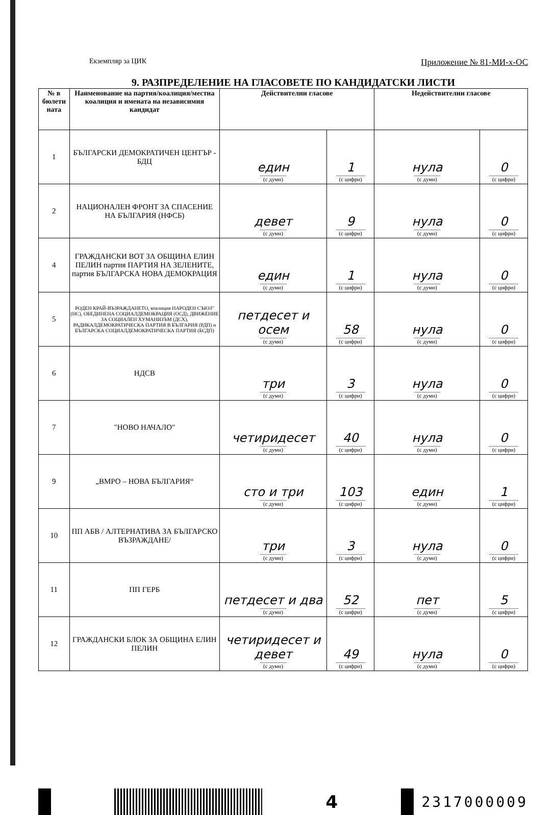Екземпляр за ЦИК Приложение № 81-МИ-х-ОС
9. РАЗПРЕДЕЛЕНИЕ НА ГЛАСОВЕТЕ ПО КАНДИДАТСКИ ЛИСТИ
| № в бюлети ната | Наименование на партия/коалиция/местна коалиция и имената на независимия кандидат | Действителни гласове | | Недействителни гласове | |
| --- | --- | --- | --- | --- | --- |
| 1 | БЪЛГАРСКИ ДЕМОКРАТИЧЕН ЦЕНТЪР - БДЦ | един (с думи) | 1 (с цифри) | нула (с думи) | 0 (с цифри) |
| 2 | НАЦИОНАЛЕН ФРОНТ ЗА СПАСЕНИЕ НА БЪЛГАРИЯ (НФСБ) | девет (с думи) | 9 (с цифри) | нула (с думи) | 0 (с цифри) |
| 4 | ГРАЖДАНСКИ ВОТ ЗА ОБЩИНА ЕЛИН ПЕЛИН партия ПАРТИЯ НА ЗЕЛЕНИТЕ, партия БЪЛГАРСКА НОВА ДЕМОКРАЦИЯ | един (с думи) | 1 (с цифри) | нула (с думи) | 0 (с цифри) |
| 5 | РОДЕН КРАЙ-ВЪЗРАЖДАНЕТО, коалиция НАРОДЕН СЪЮЗ" (НС), ОБЕДИНЕНА СОЦИАЛДЕМОКРАЦИЯ (ОСД), ДВИЖЕНИЕ ЗА СОЦИАЛЕН ХУМАНИЗЪМ (ДСХ), РАДИКАЛДЕМОКРАТИЧЕСКА ПАРТИЯ В БЪЛГАРИЯ (РДП) и БЪЛГАРСКА СОЦИАЛДЕМОКРАТИЧЕСКА ПАРТИЯ (БСДП) | петдесет и осем (с думи) | 58 (с цифри) | нула (с думи) | 0 (с цифри) |
| 6 | НДСВ | три (с думи) | 3 (с цифри) | нула (с думи) | 0 (с цифри) |
| 7 | "НОВО НАЧАЛО" | четиридесет (с думи) | 40 (с цифри) | нула (с думи) | 0 (с цифри) |
| 9 | „ВМРО – НОВА БЪЛГАРИЯ“ | сто и три (с думи) | 103 (с цифри) | един (с думи) | 1 (с цифри) |
| 10 | ПП АБВ / АЛТЕРНАТИВА ЗА БЪЛГАРСКО ВЪЗРАЖДАНЕ/ | три (с думи) | 3 (с цифри) | нула (с думи) | 0 (с цифри) |
| 11 | ПП ГЕРБ | петдесет и два (с думи) | 52 (с цифри) | пет (с думи) | 5 (с цифри) |
| 12 | ГРАЖДАНСКИ БЛОК ЗА ОБЩИНА ЕЛИН ПЕЛИН | четиридесет и девет (с думи) | 49 (с цифри) | нула (с думи) | 0 (с цифри) |
4
2317000009